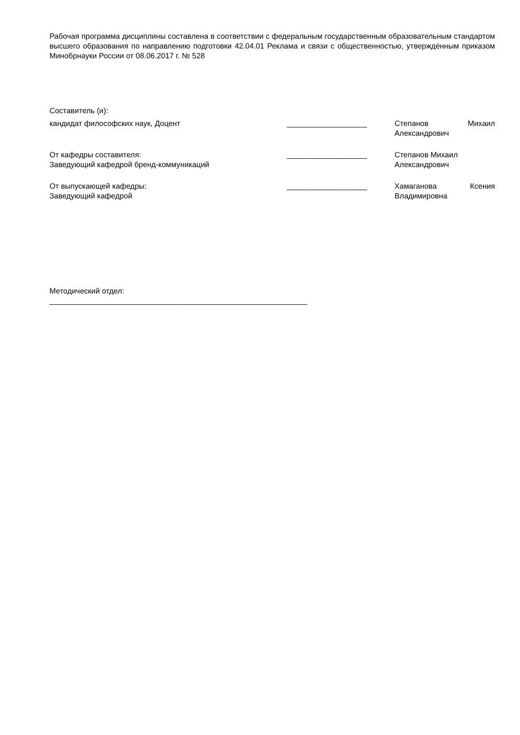Рабочая программа дисциплины составлена в соответствии с федеральным государственным образовательным стандартом высшего образования по направлению подготовки 42.04.01 Реклама и связи с общественностью, утверждённым приказом Минобрнауки России от 08.06.2017 г. № 528
| Составитель (и): | | |
| кандидат философских наук, Доцент | ___________________ | Степанов Михаил Александрович |
| От кафедры составителя: Заведующий кафедрой бренд-коммуникаций | ___________________ | Степанов Михаил Александрович |
| От выпускающей кафедры: Заведующий кафедрой | ___________________ | Хамаганова Ксения Владимировна |
Методический отдел:
_____________________________________________________________